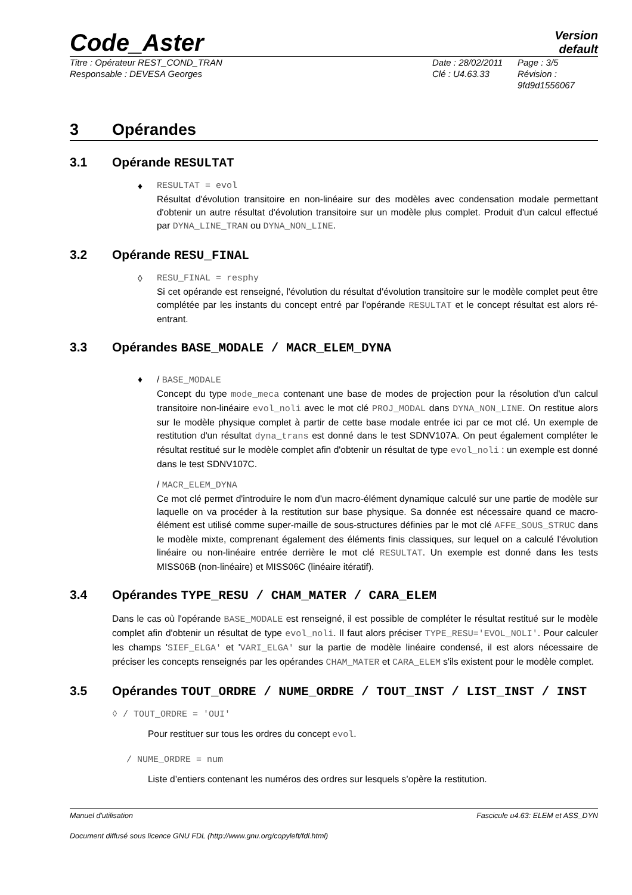Code_Aster
Version
default
Titre : Opérateur REST_COND_TRAN
Date : 28/02/2011
Page : 3/5
Responsable : DEVESA Georges
Clé : U4.63.33
Révision :
9fd9d1556067
3 Opérandes
3.1 Opérande RESULTAT
♦
RESULTAT = evol
Résultat d'évolution transitoire en non-linéaire sur des modèles avec condensation modale permettant d'obtenir un autre résultat d'évolution transitoire sur un modèle plus complet. Produit d'un calcul effectué par DYNA_LINE_TRAN ou DYNA_NON_LINE.
3.2 Opérande RESU_FINAL
◊
RESU_FINAL = resphy
Si cet opérande est renseigné, l'évolution du résultat d'évolution transitoire sur le modèle complet peut être complétée par les instants du concept entré par l'opérande RESULTAT et le concept résultat est alors ré-entrant.
3.3 Opérandes BASE_MODALE / MACR_ELEM_DYNA
♦
/ BASE_MODALE
Concept du type mode_meca contenant une base de modes de projection pour la résolution d'un calcul transitoire non-linéaire evol_noli avec le mot clé PROJ_MODAL dans DYNA_NON_LINE. On restitue alors sur le modèle physique complet à partir de cette base modale entrée ici par ce mot clé. Un exemple de restitution d'un résultat dyna_trans est donné dans le test SDNV107A. On peut également compléter le résultat restitué sur le modèle complet afin d'obtenir un résultat de type evol_noli : un exemple est donné dans le test SDNV107C.
/ MACR_ELEM_DYNA
Ce mot clé permet d'introduire le nom d'un macro-élément dynamique calculé sur une partie de modèle sur laquelle on va procéder à la restitution sur base physique. Sa donnée est nécessaire quand ce macro-élément est utilisé comme super-maille de sous-structures définies par le mot clé AFFE_SOUS_STRUC dans le modèle mixte, comprenant également des éléments finis classiques, sur lequel on a calculé l'évolution linéaire ou non-linéaire entrée derrière le mot clé RESULTAT. Un exemple est donné dans les tests MISS06B (non-linéaire) et MISS06C (linéaire itératif).
3.4 Opérandes TYPE_RESU / CHAM_MATER / CARA_ELEM
Dans le cas où l'opérande BASE_MODALE est renseigné, il est possible de compléter le résultat restitué sur le modèle complet afin d'obtenir un résultat de type evol_noli. Il faut alors préciser TYPE_RESU='EVOL_NOLI'. Pour calculer les champs 'SIEF_ELGA' et 'VARI_ELGA' sur la partie de modèle linéaire condensé, il est alors nécessaire de préciser les concepts renseignés par les opérandes CHAM_MATER et CARA_ELEM s'ils existent pour le modèle complet.
3.5 Opérandes TOUT_ORDRE / NUME_ORDRE / TOUT_INST / LIST_INST / INST
◊ / TOUT_ORDRE = 'OUI'
Pour restituer sur tous les ordres du concept evol.
/ NUME_ORDRE = num
Liste d’entiers contenant les numéros des ordres sur lesquels s’opère la restitution.
Manuel d'utilisation Fascicule u4.63: ELEM et ASS_DYN
Document diffusé sous licence GNU FDL (http://www.gnu.org/copyleft/fdl.html)